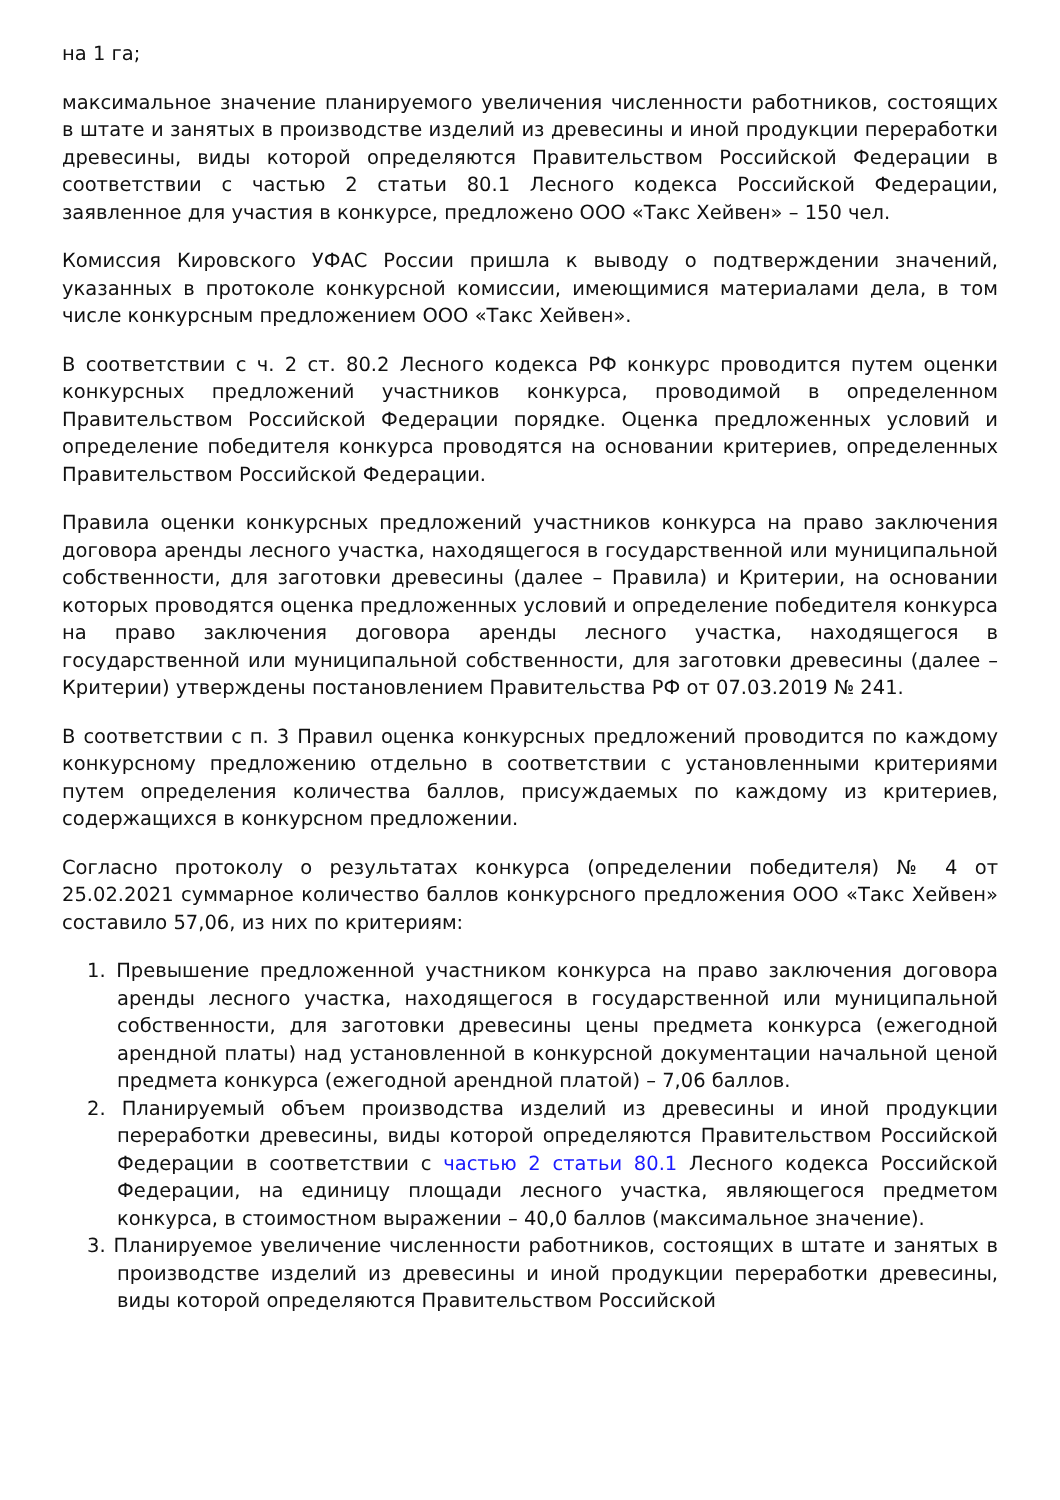на 1 га;
максимальное значение планируемого увеличения численности работников, состоящих в штате и занятых в производстве изделий из древесины и иной продукции переработки древесины, виды которой определяются Правительством Российской Федерации в соответствии с частью 2 статьи 80.1 Лесного кодекса Российской Федерации, заявленное для участия в конкурсе, предложено ООО «Такс Хейвен» – 150 чел.
Комиссия Кировского УФАС России пришла к выводу о подтверждении значений, указанных в протоколе конкурсной комиссии, имеющимися материалами дела, в том числе конкурсным предложением ООО «Такс Хейвен».
В соответствии с ч. 2 ст. 80.2 Лесного кодекса РФ конкурс проводится путем оценки конкурсных предложений участников конкурса, проводимой в определенном Правительством Российской Федерации порядке. Оценка предложенных условий и определение победителя конкурса проводятся на основании критериев, определенных Правительством Российской Федерации.
Правила оценки конкурсных предложений участников конкурса на право заключения договора аренды лесного участка, находящегося в государственной или муниципальной собственности, для заготовки древесины (далее – Правила) и Критерии, на основании которых проводятся оценка предложенных условий и определение победителя конкурса на право заключения договора аренды лесного участка, находящегося в государственной или муниципальной собственности, для заготовки древесины (далее – Критерии) утверждены постановлением Правительства РФ от 07.03.2019 № 241.
В соответствии с п. 3 Правил оценка конкурсных предложений проводится по каждому конкурсному предложению отдельно в соответствии с установленными критериями путем определения количества баллов, присуждаемых по каждому из критериев, содержащихся в конкурсном предложении.
Согласно протоколу о результатах конкурса (определении победителя) № 4 от 25.02.2021 суммарное количество баллов конкурсного предложения ООО «Такс Хейвен» составило 57,06, из них по критериям:
1. Превышение предложенной участником конкурса на право заключения договора аренды лесного участка, находящегося в государственной или муниципальной собственности, для заготовки древесины цены предмета конкурса (ежегодной арендной платы) над установленной в конкурсной документации начальной ценой предмета конкурса (ежегодной арендной платой) – 7,06 баллов.
2. Планируемый объем производства изделий из древесины и иной продукции переработки древесины, виды которой определяются Правительством Российской Федерации в соответствии с частью 2 статьи 80.1 Лесного кодекса Российской Федерации, на единицу площади лесного участка, являющегося предметом конкурса, в стоимостном выражении – 40,0 баллов (максимальное значение).
3. Планируемое увеличение численности работников, состоящих в штате и занятых в производстве изделий из древесины и иной продукции переработки древесины, виды которой определяются Правительством Российской